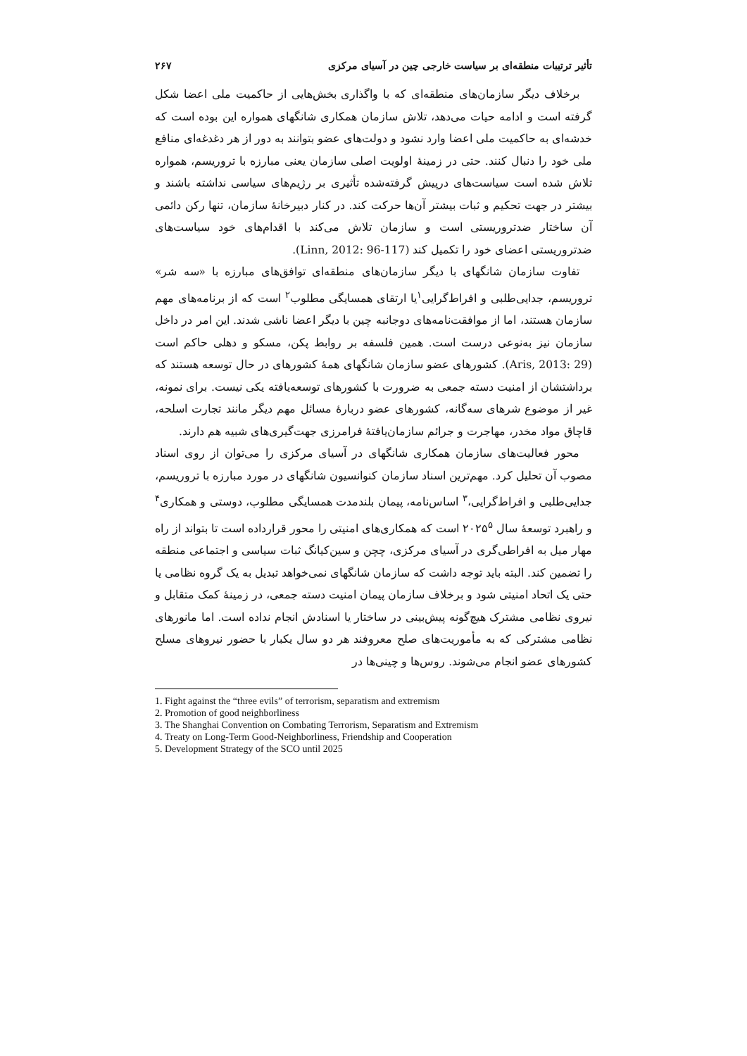تأثیر ترتیبات منطقه‌ای بر سیاست خارجی چین در آسیای مرکزی ۲۶۷
برخلاف دیگر سازمان‌های منطقه‌ای که با واگذاری بخش‌هایی از حاکمیت ملی اعضا شکل گرفته است و ادامه حیات می‌دهد، تلاش سازمان همکاری شانگهای همواره این بوده است که خدشه‌ای به حاکمیت ملی اعضا وارد نشود و دولت‌های عضو بتوانند به دور از هر دغدغه‌ای منافع ملی خود را دنبال کنند. حتی در زمینهٔ اولویت اصلی سازمان یعنی مبارزه با تروریسم، همواره تلاش شده است سیاست‌های درپیش گرفته‌شده تأثیری بر رژیم‌های سیاسی نداشته باشند و بیشتر در جهت تحکیم و ثبات بیشتر آن‌ها حرکت کند. در کنار دبیرخانهٔ سازمان، تنها رکن دائمی آن ساختار ضدتروریستی است و سازمان تلاش می‌کند با اقدام‌های خود سیاست‌های ضدتروریستی اعضای خود را تکمیل کند (Linn, 2012: 96-117).
تفاوت سازمان شانگهای با دیگر سازمان‌های منطقه‌ای توافق‌های مبارزه با «سه شر» تروریسم، جدایی‌طلبی و افراط‌گرایی<sup>۱</sup>یا ارتقای همسایگی مطلوب<sup>۲</sup> است که از برنامه‌های مهم سازمان هستند، اما از موافقت‌نامه‌های دوجانبه چین با دیگر اعضا ناشی شدند. این امر در داخل سازمان نیز به‌نوعی درست است. همین فلسفه بر روابط پکن، مسکو و دهلی حاکم است (Aris, 2013: 29). کشورهای عضو سازمان شانگهای همهٔ کشورهای در حال توسعه هستند که برداشتشان از امنیت دسته جمعی به ضرورت با کشورهای توسعه‌یافته یکی نیست. برای نمونه، غیر از موضوع شرهای سه‌گانه، کشورهای عضو دربارهٔ مسائل مهم دیگر مانند تجارت اسلحه، قاچاق مواد مخدر، مهاجرت و جرائم سازمان‌یافتهٔ فرامرزی جهت‌گیری‌های شبیه هم دارند.
محور فعالیت‌های سازمان همکاری شانگهای در آسیای مرکزی را می‌توان از روی اسناد مصوب آن تحلیل کرد. مهم‌ترین اسناد سازمان کنوانسیون شانگهای در مورد مبارزه با تروریسم، جدایی‌طلبی و افراط‌گرایی،<sup>۳</sup> اساس‌نامه، پیمان بلندمدت همسایگی مطلوب، دوستی و همکاری<sup>۴</sup> و راهبرد توسعهٔ سال ۲۰۲۵<sup>۵</sup> است که همکاری‌های امنیتی را محور قرارداده است تا بتواند از راه مهار میل به افراطی‌گری در آسیای مرکزی، چچن و سین‌کیانگ ثبات سیاسی و اجتماعی منطقه را تضمین کند. البته باید توجه داشت که سازمان شانگهای نمی‌خواهد تبدیل به یک گروه نظامی یا حتی یک اتحاد امنیتی شود و برخلاف سازمان پیمان امنیت دسته جمعی، در زمینهٔ کمک متقابل و نیروی نظامی مشترک هیچ‌گونه پیش‌بینی در ساختار یا اسنادش انجام نداده است. اما مانورهای نظامی مشترکی که به مأموریت‌های صلح معروفند هر دو سال یکبار با حضور نیروهای مسلح کشورهای عضو انجام می‌شوند. روس‌ها و چینی‌ها در
1. Fight against the “three evils” of terrorism, separatism and extremism
2. Promotion of good neighborliness
3. The Shanghai Convention on Combating Terrorism, Separatism and Extremism
4. Treaty on Long-Term Good-Neighborliness, Friendship and Cooperation
5. Development Strategy of the SCO until 2025